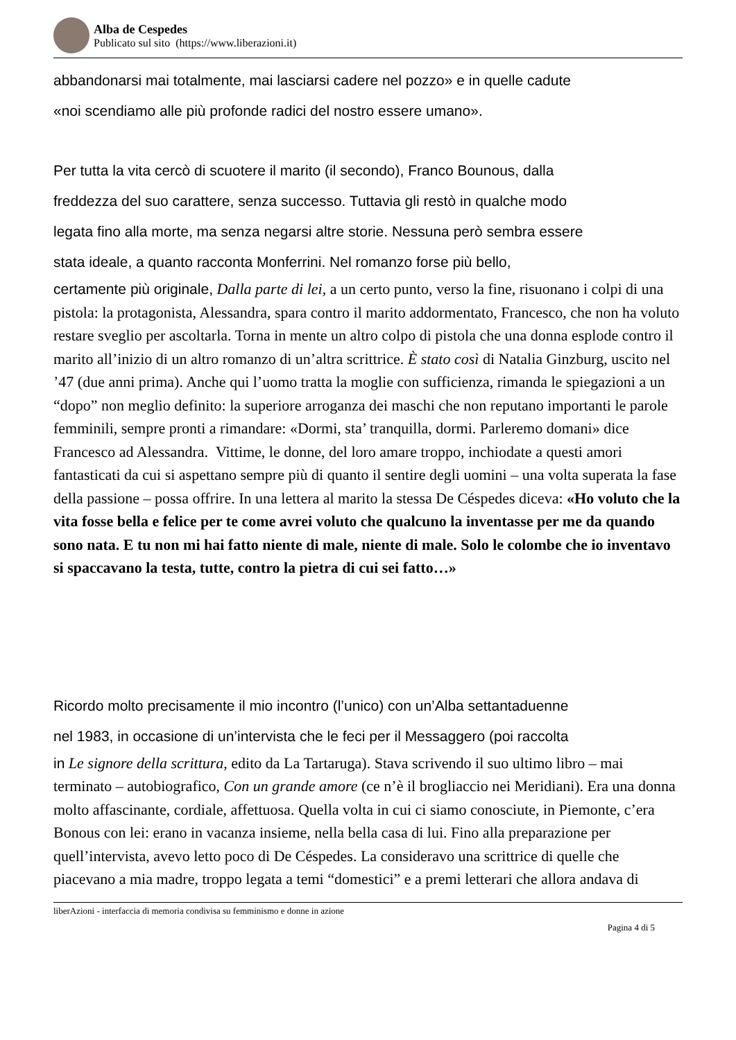Alba de Cespedes
Publicato sul sito (https://www.liberazioni.it)
abbandonarsi mai totalmente, mai lasciarsi cadere nel pozzo» e in quelle cadute
«noi scendiamo alle più profonde radici del nostro essere umano».
Per tutta la vita cercò di scuotere il marito (il secondo), Franco Bounous, dalla
freddezza del suo carattere, senza successo. Tuttavia gli restò in qualche modo
legata fino alla morte, ma senza negarsi altre storie. Nessuna però sembra essere
stata ideale, a quanto racconta Monferrini. Nel romanzo forse più bello,
certamente più originale, Dalla parte di lei, a un certo punto, verso la fine, risuonano i colpi di una pistola: la protagonista, Alessandra, spara contro il marito addormentato, Francesco, che non ha voluto restare sveglio per ascoltarla. Torna in mente un altro colpo di pistola che una donna esplode contro il marito all’inizio di un altro romanzo di un’altra scrittrice. È stato così di Natalia Ginzburg, uscito nel ’47 (due anni prima). Anche qui l’uomo tratta la moglie con sufficienza, rimanda le spiegazioni a un “dopo” non meglio definito: la superiore arroganza dei maschi che non reputano importanti le parole femminili, sempre pronti a rimandare: «Dormi, sta’ tranquilla, dormi. Parleremo domani» dice Francesco ad Alessandra. Vittime, le donne, del loro amare troppo, inchiodate a questi amori fantasticati da cui si aspettano sempre più di quanto il sentire degli uomini – una volta superata la fase della passione – possa offrire. In una lettera al marito la stessa De Céspedes diceva: «Ho voluto che la vita fosse bella e felice per te come avrei voluto che qualcuno la inventasse per me da quando sono nata. E tu non mi hai fatto niente di male, niente di male. Solo le colombe che io inventavo si spaccavano la testa, tutte, contro la pietra di cui sei fatto…»
Ricordo molto precisamente il mio incontro (l’unico) con un’Alba settantaduenne
nel 1983, in occasione di un’intervista che le feci per il Messaggero (poi raccolta
in Le signore della scrittura, edito da La Tartaruga). Stava scrivendo il suo ultimo libro – mai terminato – autobiografico, Con un grande amore (ce n’è il brogliaccio nei Meridiani). Era una donna molto affascinante, cordiale, affettuosa. Quella volta in cui ci siamo conosciute, in Piemonte, c’era Bonous con lei: erano in vacanza insieme, nella bella casa di lui. Fino alla preparazione per quell’intervista, avevo letto poco di De Céspedes. La consideravo una scrittrice di quelle che piacevano a mia madre, troppo legata a temi “domestici” e a premi letterari che allora andava di
liberAzioni - interfaccia di memoria condivisa su femminismo e donne in azione
Pagina 4 di 5